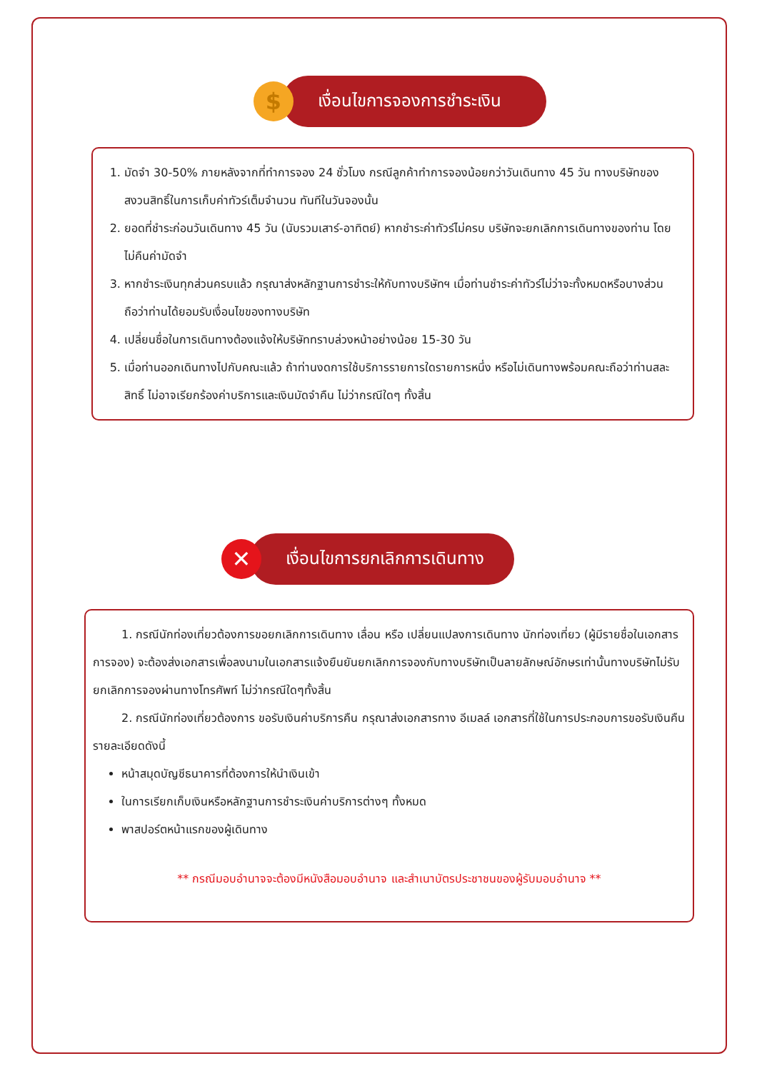$
เงื่อนไขการจองการชำระเงิน
1. มัดจำ 30-50% ภายหลังจากที่ทำการจอง 24 ชั่วโมง กรณีลูกค้าทำการจองน้อยกว่าวันเดินทาง 45 วัน ทางบริษัทของสงวนสิทธิ์ในการเก็บค่าทัวร์เต็มจำนวน ทันทีในวันจองนั้น
2. ยอดที่ชำระก่อนวันเดินทาง 45 วัน (นับรวมเสาร์-อาทิตย์) หากชำระค่าทัวร์ไม่ครบ บริษัทจะยกเลิกการเดินทางของท่าน โดยไม่คืนค่ามัดจำ
3. หากชำระเงินทุกส่วนครบแล้ว กรุณาส่งหลักฐานการชำระให้กับทางบริษัทฯ เมื่อท่านชำระค่าทัวร์ไม่ว่าจะทั้งหมดหรือบางส่วน ถือว่าท่านได้ยอมรับเงื่อนไขของทางบริษัท
4. เปลี่ยนชื่อในการเดินทางต้องแจ้งให้บริษัททราบล่วงหน้าอย่างน้อย 15-30 วัน
5. เมื่อท่านออกเดินทางไปกับคณะแล้ว ถ้าท่านงดการใช้บริการรายการใดรายการหนึ่ง หรือไม่เดินทางพร้อมคณะถือว่าท่านสละสิทธิ์ ไม่อาจเรียกร้องค่าบริการและเงินมัดจำคืน ไม่ว่ากรณีใดๆ ทั้งสิ้น
✕
เงื่อนไขการยกเลิกการเดินทาง
1. กรณีนักท่องเที่ยวต้องการขอยกเลิกการเดินทาง เลื่อน หรือ เปลี่ยนแปลงการเดินทาง นักท่องเที่ยว (ผู้มีรายชื่อในเอกสารการจอง) จะต้องส่งเอกสารเพื่อลงนามในเอกสารแจ้งยืนยันยกเลิกการจองกับทางบริษัทเป็นลายลักษณ์อักษรเท่านั้นทางบริษัทไม่รับยกเลิกการจองผ่านทางโทรศัพท์ ไม่ว่ากรณีใดๆทั้งสิ้น
2. กรณีนักท่องเที่ยวต้องการ ขอรับเงินค่าบริการคืน กรุณาส่งเอกสารทาง อีเมลล์ เอกสารที่ใช้ในการประกอบการขอรับเงินคืนรายละเอียดดังนี้
หน้าสมุดบัญชีธนาคารที่ต้องการให้นำเงินเข้า
ในการเรียกเก็บเงินหรือหลักฐานการชำระเงินค่าบริการต่างๆ ทั้งหมด
พาสปอร์ตหน้าแรกของผู้เดินทาง
** กรณีมอบอำนาจจะต้องมีหนังสือมอบอำนาจ และสำเนาบัตรประชาชนของผู้รับมอบอำนาจ **